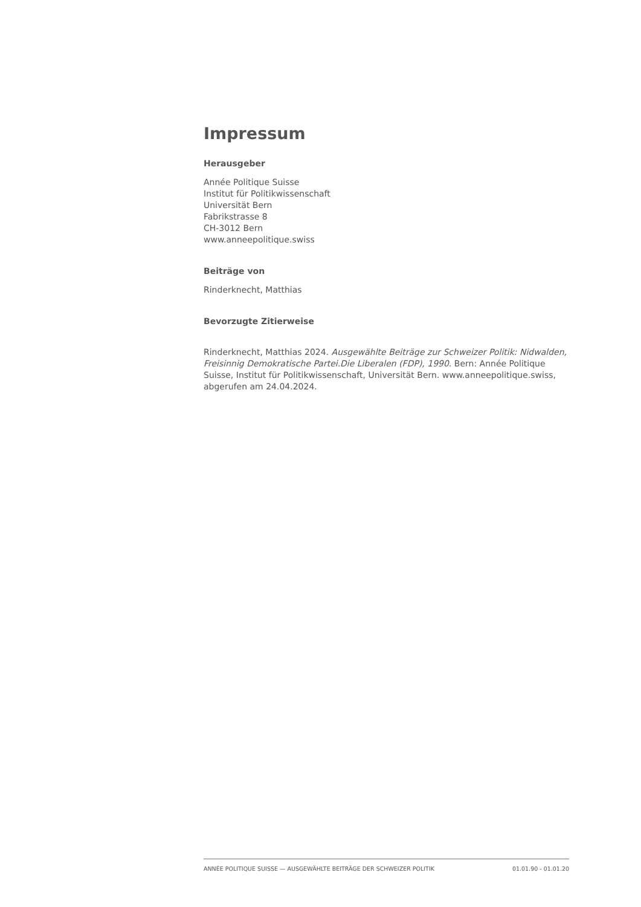Impressum
Herausgeber
Année Politique Suisse
Institut für Politikwissenschaft
Universität Bern
Fabrikstrasse 8
CH-3012 Bern
www.anneepolitique.swiss
Beiträge von
Rinderknecht, Matthias
Bevorzugte Zitierweise
Rinderknecht, Matthias 2024. Ausgewählte Beiträge zur Schweizer Politik: Nidwalden, Freisinnig Demokratische Partei.Die Liberalen (FDP), 1990. Bern: Année Politique Suisse, Institut für Politikwissenschaft, Universität Bern. www.anneepolitique.swiss, abgerufen am 24.04.2024.
ANNÉE POLITIQUE SUISSE — AUSGEWÄHLTE BEITRÄGE DER SCHWEIZER POLITIK 01.01.90 - 01.01.20